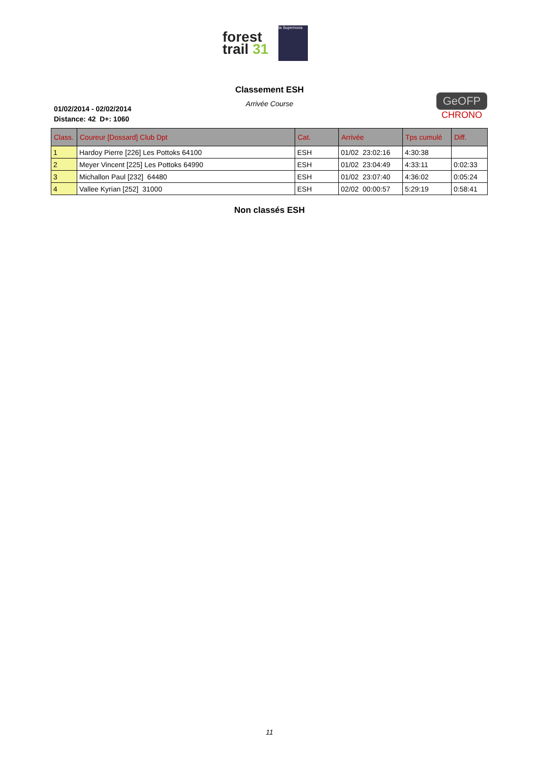forest
trail 31
la Supernova
Classement ESH
Arrivée Course
01/02/2014 - 02/02/2014
Distance: 42 D+: 1060
GeOFP
CHRONO
| Class. | Coureur [Dossard] Club Dpt | Cat. | Arrivée | Tps cumulé | Diff. |
| --- | --- | --- | --- | --- | --- |
| 1 | Hardoy Pierre [226] Les Pottoks 64100 | ESH | 01/02 23:02:16 | 4:30:38 | |
| 2 | Meyer Vincent [225] Les Pottoks 64990 | ESH | 01/02 23:04:49 | 4:33:11 | 0:02:33 |
| 3 | Michallon Paul [232] 64480 | ESH | 01/02 23:07:40 | 4:36:02 | 0:05:24 |
| 4 | Vallee Kyrian [252] 31000 | ESH | 02/02 00:00:57 | 5:29:19 | 0:58:41 |
Non classés ESH
11